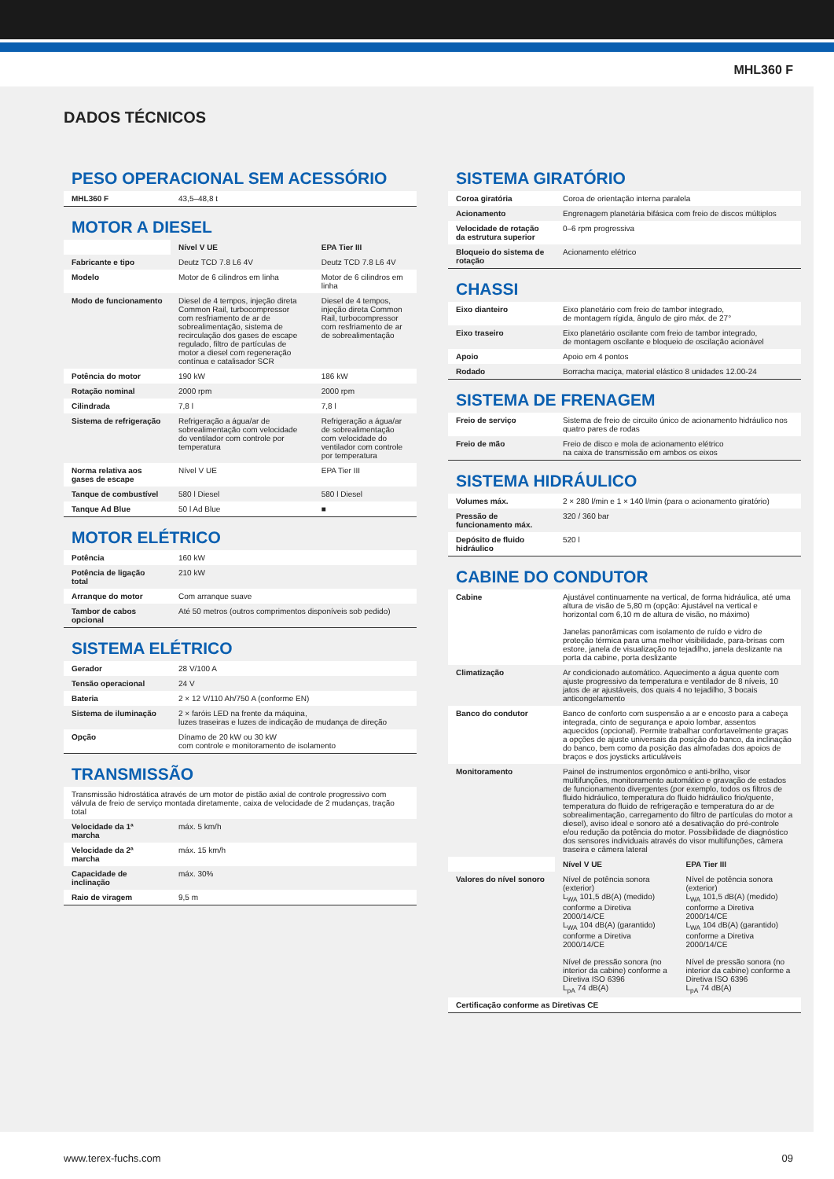MHL360 F
DADOS TÉCNICOS
PESO OPERACIONAL SEM ACESSÓRIO
| MHL360 F | 43,5–48,8 t |
MOTOR A DIESEL
| | Nível V UE | EPA Tier III |
| Fabricante e tipo | Deutz TCD 7.8 L6 4V | Deutz TCD 7.8 L6 4V |
| Modelo | Motor de 6 cilindros em linha | Motor de 6 cilindros em linha |
| Modo de funcionamento | Diesel de 4 tempos, injeção direta Common Rail, turbo­compressor com resfriamento de ar de sobrealimentação, sistema de recirculação dos gases de escape regulado, filtro de partículas de motor a diesel com regeneração contínua e catalisador SCR | Diesel de 4 tempos, injeção direta Common Rail, turbocompressor com resfriamento de ar de sobrealimentação |
| Potência do motor | 190 kW | 186 kW |
| Rotação nominal | 2000 rpm | 2000 rpm |
| Cilindrada | 7,8 l | 7,8 l |
| Sistema de refrigeração | Refrigeração a água/ar de sobrealimentação com velocidade do ventilador com controle por temperatura | Refrigeração a água/ar de sobrealimentação com velocidade do ventilador com controle por temperatura |
| Norma relativa aos gases de escape | Nível V UE | EPA Tier III |
| Tanque de combustível | 580 l Diesel | 580 l Diesel |
| Tanque Ad Blue | 50 l Ad Blue | ■ |
MOTOR ELÉTRICO
| Potência | 160 kW |
| Potência de ligação total | 210 kW |
| Arranque do motor | Com arranque suave |
| Tambor de cabos opcional | Até 50 metros (outros comprimentos disponíveis sob pedido) |
SISTEMA ELÉTRICO
| Gerador | 28 V/100 A |
| Tensão operacional | 24 V |
| Bateria | 2 × 12 V/110 Ah/750 A (conforme EN) |
| Sistema de iluminação | 2 × faróis LED na frente da máquina, luzes traseiras e luzes de indicação de mudança de direção |
| Opção | Dínamo de 20 kW ou 30 kW com controle e monitoramento de isolamento |
TRANSMISSÃO
| Transmissão hidrostática através de um motor de pistão axial de controle progressivo com válvula de freio de serviço montada diretamente, caixa de velocidade de 2 mudanças, tração total | |
| Velocidade da 1ª marcha | máx. 5 km/h |
| Velocidade da 2ª marcha | máx. 15 km/h |
| Capacidade de inclinação | máx. 30% |
| Raio de viragem | 9,5 m |
SISTEMA GIRATÓRIO
| Coroa giratória | Coroa de orientação interna paralela |
| Acionamento | Engrenagem planetária bifásica com freio de discos múltiplos |
| Velocidade de rotação da estrutura superior | 0–6 rpm progressiva |
| Bloqueio do sistema de rotação | Acionamento elétrico |
CHASSI
| Eixo dianteiro | Eixo planetário com freio de tambor integrado, de montagem rígida, ângulo de giro máx. de 27° |
| Eixo traseiro | Eixo planetário oscilante com freio de tambor integrado, de montagem oscilante e bloqueio de oscilação acionável |
| Apoio | Apoio em 4 pontos |
| Rodado | Borracha maciça, material elástico 8 unidades 12.00-24 |
SISTEMA DE FRENAGEM
| Freio de serviço | Sistema de freio de circuito único de acionamento hidráulico nos quatro pares de rodas |
| Freio de mão | Freio de disco e mola de acionamento elétrico na caixa de transmissão em ambos os eixos |
SISTEMA HIDRÁULICO
| Volumes máx. | 2 × 280 l/min e 1 × 140 l/min (para o acionamento giratório) |
| Pressão de funcionamento máx. | 320 / 360 bar |
| Depósito de fluido hidráulico | 520 l |
CABINE DO CONDUTOR
| Cabine | Ajustável continuamente na vertical, de forma hidráulica, até uma altura de visão de 5,80 m (opção: Ajustável na vertical e horizontal com 6,10 m de altura de visão, no máximo) Janelas panorâmicas com isolamento de ruído e vidro de proteção térmica para uma melhor visibilidade, para-brisas com estore, janela de visualização no tejadilho, janela deslizante na porta da cabine, porta deslizante | |
| Climatização | Ar condicionado automático. Aquecimento a água quente com ajuste progressivo da temperatura e ventilador de 8 níveis, 10 jatos de ar ajustáveis, dos quais 4 no tejadilho, 3 bocais anticongelamento | |
| Banco do condutor | Banco de conforto com suspensão a ar e encosto para a cabeça integrada, cinto de segurança e apoio lombar, assentos aquecidos (opcional). Permite trabalhar confortavelmente graças a opções de ajuste universais da posição do banco, da inclinação do banco, bem como da posição das almofadas dos apoios de braços e dos joysticks articuláveis | |
| Monitoramento | Painel de instrumentos ergonômico e anti-brilho, visor multifunções, monitoramento automático e gravação de estados de funcionamento divergentes (por exemplo, todos os filtros de fluido hidráulico, temperatura do fluido hidráulico frio/quente, temperatura do fluido de refrigeração e temperatura do ar de sobrealimentação, carregamento do filtro de partículas do motor a diesel), aviso ideal e sonoro até a desativação do pré-controle e/ou redução da potência do motor. Possibilidade de diagnóstico dos sensores individuais através do visor multifunções, câmera traseira e câmera lateral | |
| | Nível V UE | EPA Tier III |
| Valores do nível sonoro | Nível de potência sonora (exterior) L<sub>WA</sub> 101,5 dB(A) (medido) conforme a Diretiva 2000/14/CE L<sub>WA</sub> 104 dB(A) (garantido) conforme a Diretiva 2000/14/CE Nível de pressão sonora (no interior da cabine) conforme a Diretiva ISO 6396 L<sub>pA</sub> 74 dB(A) | Nível de potência sonora (exterior) L<sub>WA</sub> 101,5 dB(A) (medido) conforme a Diretiva 2000/14/CE L<sub>WA</sub> 104 dB(A) (garantido) conforme a Diretiva 2000/14/CE Nível de pressão sonora (no interior da cabine) conforme a Diretiva ISO 6396 L<sub>pA</sub> 74 dB(A) |
| Certificação conforme as Diretivas CE | | |
www.terex-fuchs.com 09